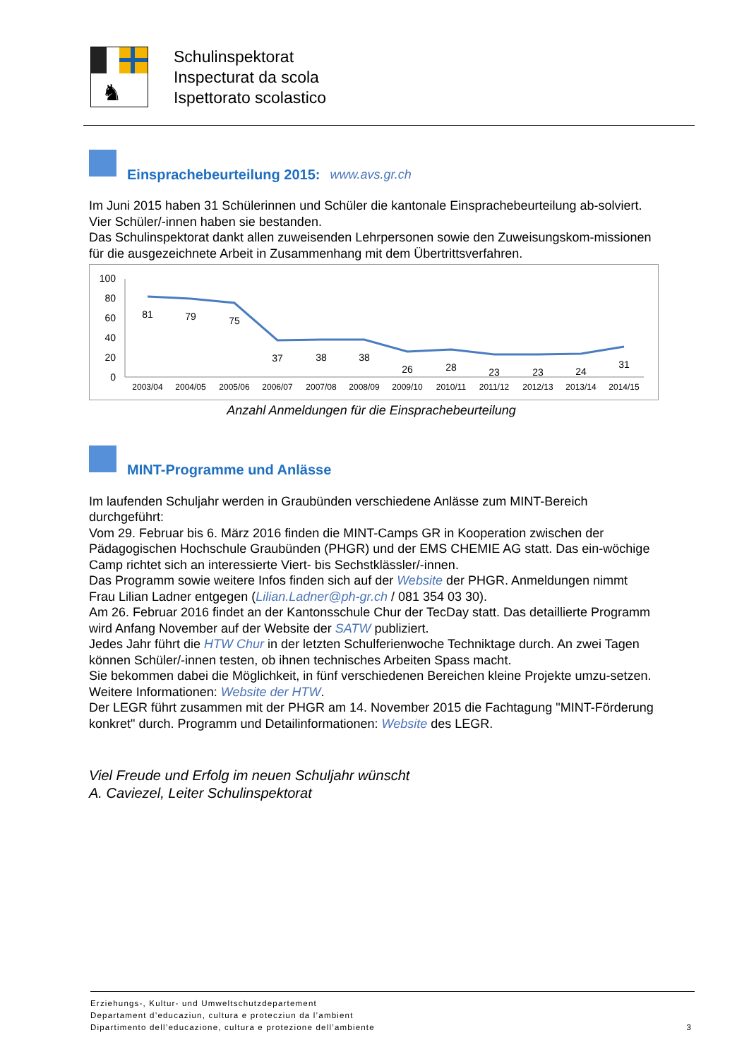♞
Schulinspektorat
Inspecturat da scola
Ispettorato scolastico
Einsprachebeurteilung 2015: www.avs.gr.ch
Im Juni 2015 haben 31 Schülerinnen und Schüler die kantonale Einsprachebeurteilung ab-solviert. Vier Schüler/-innen haben sie bestanden.
Das Schulinspektorat dankt allen zuweisenden Lehrpersonen sowie den Zuweisungskom-missionen für die ausgezeichnete Arbeit in Zusammenhang mit dem Übertrittsverfahren.
100
80
60
40
20
0
81
79
75
37
38
38
26
28
23
23
24
31
2003/04
2004/05
2005/06
2006/07
2007/08
2008/09
2009/10
2010/11
2011/12
2012/13
2013/14
2014/15
Anzahl Anmeldungen für die Einsprachebeurteilung
MINT-Programme und Anlässe
Im laufenden Schuljahr werden in Graubünden verschiedene Anlässe zum MINT-Bereich durchgeführt:
Vom 29. Februar bis 6. März 2016 finden die MINT-Camps GR in Kooperation zwischen der Pädagogischen Hochschule Graubünden (PHGR) und der EMS CHEMIE AG statt. Das ein-wöchige Camp richtet sich an interessierte Viert- bis Sechstklässler/-innen.
Das Programm sowie weitere Infos finden sich auf der Website der PHGR. Anmeldungen nimmt Frau Lilian Ladner entgegen (Lilian.Ladner@ph-gr.ch / 081 354 03 30).
Am 26. Februar 2016 findet an der Kantonsschule Chur der TecDay statt. Das detaillierte Programm wird Anfang November auf der Website der SATW publiziert.
Jedes Jahr führt die HTW Chur in der letzten Schulferienwoche Techniktage durch. An zwei Tagen können Schüler/-innen testen, ob ihnen technisches Arbeiten Spass macht.
Sie bekommen dabei die Möglichkeit, in fünf verschiedenen Bereichen kleine Projekte umzu-setzen. Weitere Informationen: Website der HTW.
Der LEGR führt zusammen mit der PHGR am 14. November 2015 die Fachtagung "MINT-Förderung konkret" durch. Programm und Detailinformationen: Website des LEGR.
Viel Freude und Erfolg im neuen Schuljahr wünscht
A. Caviezel, Leiter Schulinspektorat
Erziehungs-, Kultur- und Umweltschutzdepartement
Departament d’educaziun, cultura e protecziun da l’ambient
Dipartimento dell’educazione, cultura e protezione dell’ambiente
3